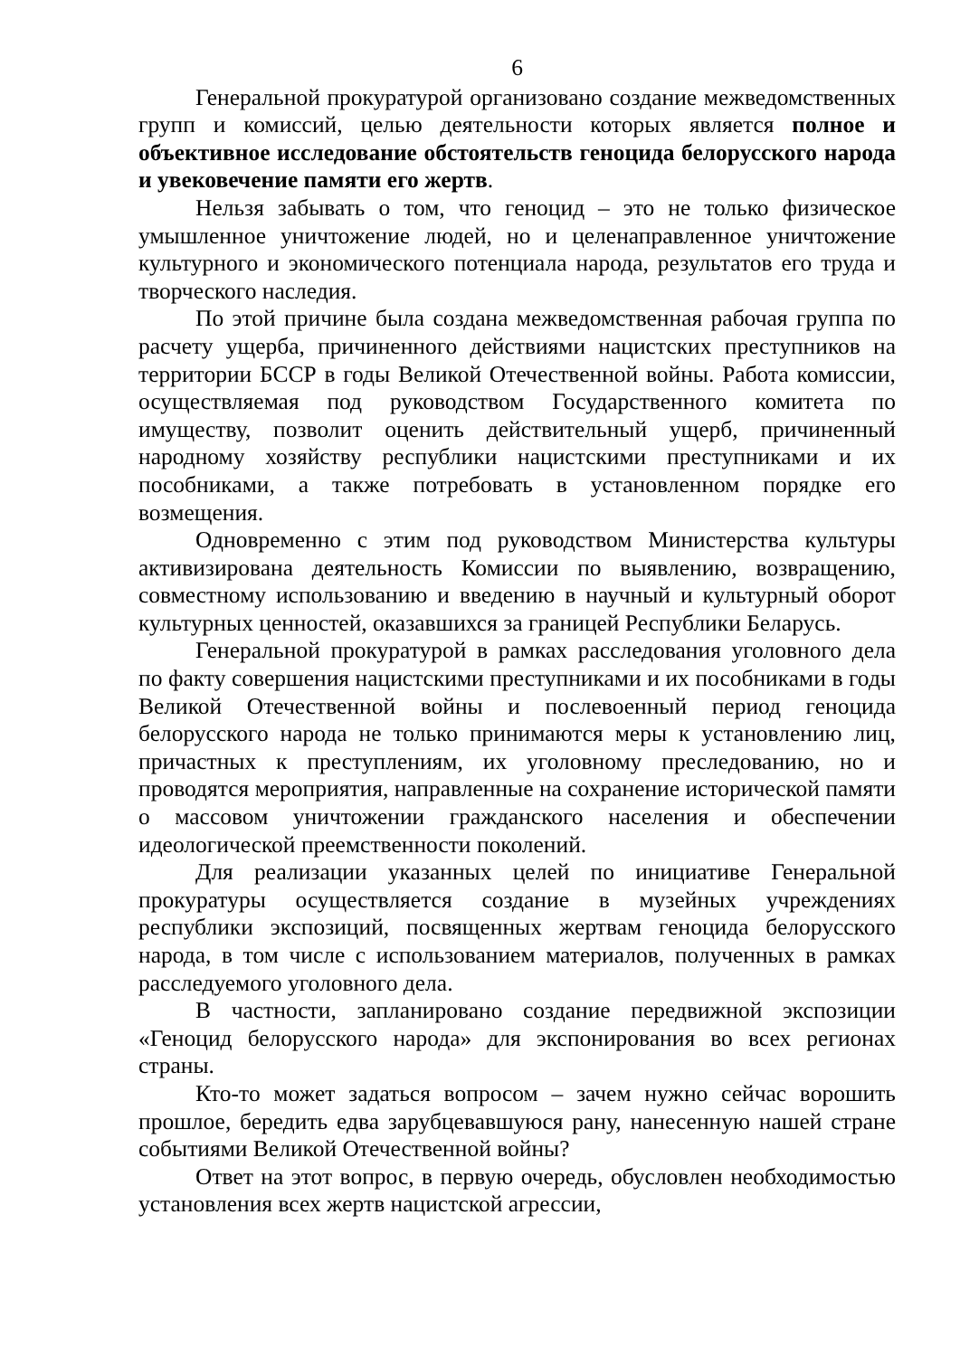6
Генеральной прокуратурой организовано создание межведомственных групп и комиссий, целью деятельности которых является полное и объективное исследование обстоятельств геноцида белорусского народа и увековечение памяти его жертв.
Нельзя забывать о том, что геноцид – это не только физическое умышленное уничтожение людей, но и целенаправленное уничтожение культурного и экономического потенциала народа, результатов его труда и творческого наследия.
По этой причине была создана межведомственная рабочая группа по расчету ущерба, причиненного действиями нацистских преступников на территории БССР в годы Великой Отечественной войны. Работа комиссии, осуществляемая под руководством Государственного комитета по имуществу, позволит оценить действительный ущерб, причиненный народному хозяйству республики нацистскими преступниками и их пособниками, а также потребовать в установленном порядке его возмещения.
Одновременно с этим под руководством Министерства культуры активизирована деятельность Комиссии по выявлению, возвращению, совместному использованию и введению в научный и культурный оборот культурных ценностей, оказавшихся за границей Республики Беларусь.
Генеральной прокуратурой в рамках расследования уголовного дела по факту совершения нацистскими преступниками и их пособниками в годы Великой Отечественной войны и послевоенный период геноцида белорусского народа не только принимаются меры к установлению лиц, причастных к преступлениям, их уголовному преследованию, но и проводятся мероприятия, направленные на сохранение исторической памяти о массовом уничтожении гражданского населения и обеспечении идеологической преемственности поколений.
Для реализации указанных целей по инициативе Генеральной прокуратуры осуществляется создание в музейных учреждениях республики экспозиций, посвященных жертвам геноцида белорусского народа, в том числе с использованием материалов, полученных в рамках расследуемого уголовного дела.
В частности, запланировано создание передвижной экспозиции «Геноцид белорусского народа» для экспонирования во всех регионах страны.
Кто-то может задаться вопросом – зачем нужно сейчас ворошить прошлое, бередить едва зарубцевавшуюся рану, нанесенную нашей стране событиями Великой Отечественной войны?
Ответ на этот вопрос, в первую очередь, обусловлен необходимостью установления всех жертв нацистской агрессии,